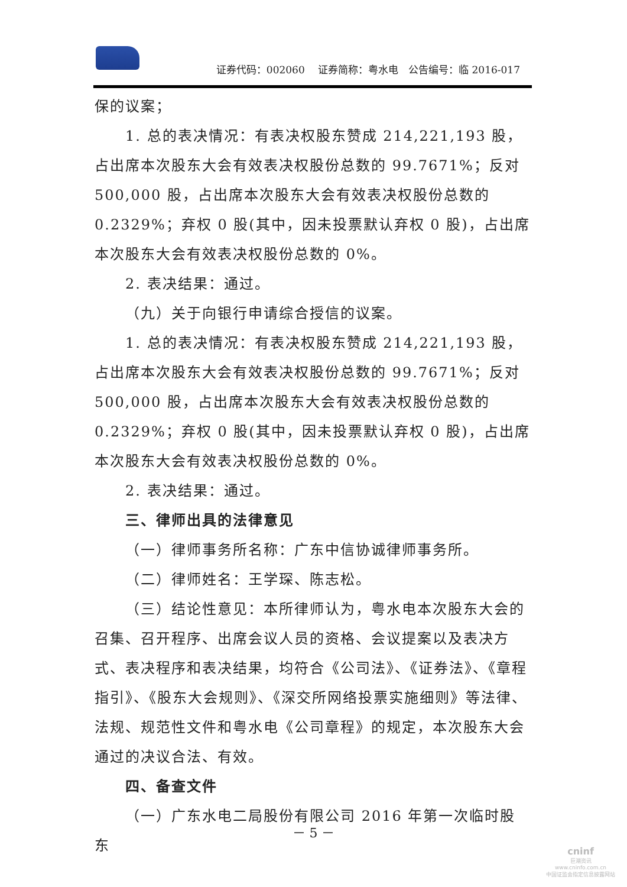证券代码：002060　 证券简称：粤水电　公告编号：临 2016-017
保的议案；
1. 总的表决情况：有表决权股东赞成 214,221,193 股，占出席本次股东大会有效表决权股份总数的 99.7671%；反对 500,000 股，占出席本次股东大会有效表决权股份总数的 0.2329%；弃权 0 股(其中，因未投票默认弃权 0 股)，占出席本次股东大会有效表决权股份总数的 0%。
2. 表决结果：通过。
（九）关于向银行申请综合授信的议案。
1. 总的表决情况：有表决权股东赞成 214,221,193 股，占出席本次股东大会有效表决权股份总数的 99.7671%；反对 500,000 股，占出席本次股东大会有效表决权股份总数的 0.2329%；弃权 0 股(其中，因未投票默认弃权 0 股)，占出席本次股东大会有效表决权股份总数的 0%。
2. 表决结果：通过。
三、律师出具的法律意见
（一）律师事务所名称：广东中信协诚律师事务所。
（二）律师姓名：王学琛、陈志松。
（三）结论性意见：本所律师认为，粤水电本次股东大会的召集、召开程序、出席会议人员的资格、会议提案以及表决方式、表决程序和表决结果，均符合《公司法》、《证券法》、《章程指引》、《股东大会规则》、《深交所网络投票实施细则》等法律、法规、规范性文件和粤水电《公司章程》的规定，本次股东大会通过的决议合法、有效。
四、备查文件
（一）广东水电二局股份有限公司 2016 年第一次临时股东
－ 5 －
cninf
巨潮资讯
www.cninfo.com.cn
中国证监会指定信息披露网站